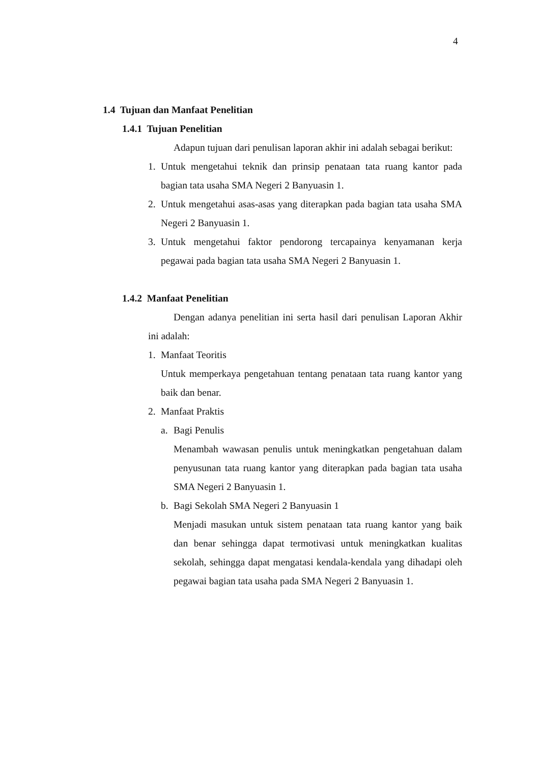4
1.4 Tujuan dan Manfaat Penelitian
1.4.1 Tujuan Penelitian
Adapun tujuan dari penulisan laporan akhir ini adalah sebagai berikut:
1. Untuk mengetahui teknik dan prinsip penataan tata ruang kantor pada bagian tata usaha SMA Negeri 2 Banyuasin 1.
2. Untuk mengetahui asas-asas yang diterapkan pada bagian tata usaha SMA Negeri 2 Banyuasin 1.
3. Untuk mengetahui faktor pendorong tercapainya kenyamanan kerja pegawai pada bagian tata usaha SMA Negeri 2 Banyuasin 1.
1.4.2 Manfaat Penelitian
Dengan adanya penelitian ini serta hasil dari penulisan Laporan Akhir ini adalah:
1. Manfaat Teoritis
Untuk memperkaya pengetahuan tentang penataan tata ruang kantor yang baik dan benar.
2. Manfaat Praktis
a. Bagi Penulis
Menambah wawasan penulis untuk meningkatkan pengetahuan dalam penyusunan tata ruang kantor yang diterapkan pada bagian tata usaha SMA Negeri 2 Banyuasin 1.
b. Bagi Sekolah SMA Negeri 2 Banyuasin 1
Menjadi masukan untuk sistem penataan tata ruang kantor yang baik dan benar sehingga dapat termotivasi untuk meningkatkan kualitas sekolah, sehingga dapat mengatasi kendala-kendala yang dihadapi oleh pegawai bagian tata usaha pada SMA Negeri 2 Banyuasin 1.